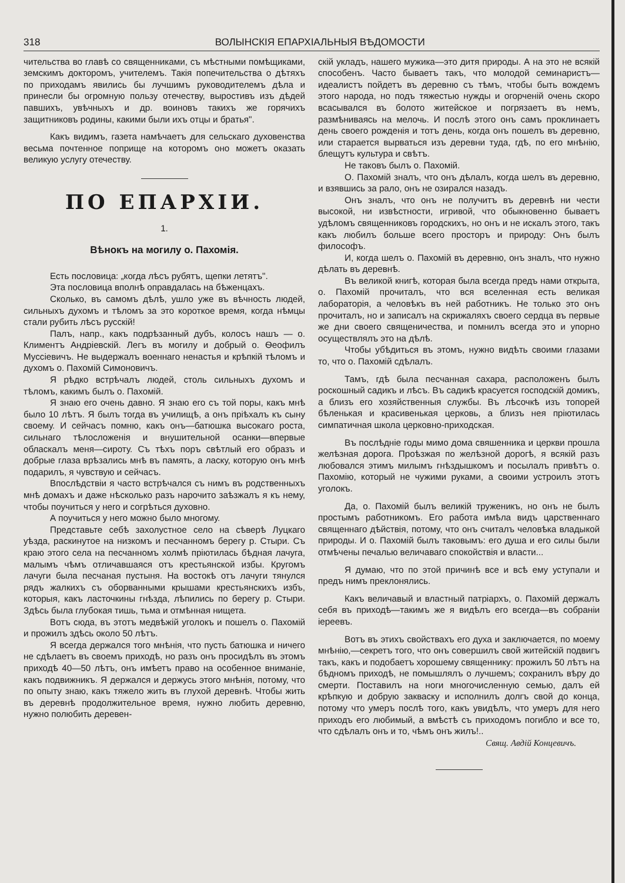318 ВОЛЫНСКІЯ ЕПАРХІАЛЬНЫЯ ВѢДОМОСТИ
чительства во главѣ со священниками, съ мѣстными помѣщиками, земскимъ докторомъ, учителемъ. Такія попечительства о дѣтяхъ по приходамъ явились бы лучшимъ руководителемъ дѣла и принесли бы огромную пользу отечеству, выростивъ изъ дѣдей павшихъ, увѣчныхъ и др. воиновъ такихъ же горячихъ защитниковъ родины, какими были ихъ отцы и братья".
Какъ видимъ, газета намѣчаетъ для сельскаго духовенства весьма почтенное поприще на которомъ оно можетъ оказать великую услугу отечеству.
ПО ЕПАРХІИ.
1.
Вѣнокъ на могилу о. Пахомія.
Есть пословица: „когда лѣсъ рубятъ, щепки летятъ".
Эта пословица вполнѣ оправдалась на бѣженцахъ.
Сколько, въ самомъ дѣлѣ, ушло уже въ вѣчность людей, сильныхъ духомъ и тѣломъ за это короткое время, когда нѣмцы стали рубить лѣсъ русскій!
Палъ, напр., какъ подрѣзанный дубъ, колосъ нашъ — о. Климентъ Андріевскій. Легъ въ могилу и добрый о. Ѳеофилъ Муссіевичъ. Не выдержалъ военнаго ненастья и крѣпкій тѣломъ и духомъ о. Пахомій Симоновичъ.
Я рѣдко встрѣчалъ людей, столь сильныхъ духомъ и тѣломъ, какимъ былъ о. Пахомій.
Я знаю его очень давно. Я знаю его съ той поры, какъ мнѣ было 10 лѣтъ. Я былъ тогда въ училищѣ, а онъ пріѣхалъ къ сыну своему. И сейчасъ помню, какъ онъ—батюшка высокаго роста, сильнаго тѣлосложенія и внушительной осанки—впервые обласкалъ меня—сироту. Съ тѣхъ поръ свѣтлый его образъ и добрые глаза врѣзались мнѣ въ память, а ласку, которую онъ мнѣ подарилъ, я чувствую и сейчасъ.
Впослѣдствіи я часто встрѣчался съ нимъ въ родственныхъ мнѣ домахъ и даже нѣсколько разъ нарочито заѣзжалъ я къ нему, чтобы поучиться у него и согрѣться духовно.
А поучиться у него можно было многому.
Представьте себѣ захолустное село на сѣверѣ Луцкаго уѣзда, раскинутое на низкомъ и песчанномъ берегу р. Стыри. Съ краю этого села на песчанномъ холмѣ пріютилась бѣдная лачуга, малымъ чѣмъ отличавшаяся отъ крестьянской избы. Кругомъ лачуги была песчаная пустыня. На востокѣ отъ лачуги тянулся рядъ жалкихъ съ оборванными крышами крестьянскихъ избъ, которыя, какъ ласточкины гнѣзда, лѣпились по берегу р. Стыри. Здѣсь была глубокая тишь, тьма и отмѣнная нищета.
Вотъ сюда, въ этотъ медвѣжій уголокъ и пошелъ о. Пахомій и прожилъ здѣсь около 50 лѣтъ.
Я всегда держался того мнѣнія, что пусть батюшка и ничего не сдѣлаетъ въ своемъ приходѣ, но разъ онъ просидѣлъ въ этомъ приходѣ 40—50 лѣтъ, онъ имѣетъ право на особенное вниманіе, какъ подвижникъ. Я держался и держусь этого мнѣнія, потому, что по опыту знаю, какъ тяжело жить въ глухой деревнѣ. Чтобы жить въ деревнѣ продолжительное время, нужно любить деревню, нужно полюбить деревен-
скій укладъ, нашего мужика—это дитя природы. А на это не всякій способенъ. Часто бываетъ такъ, что молодой семинаристъ—идеалистъ пойдетъ въ деревню съ тѣмъ, чтобы быть вождемъ этого народа, но подъ тяжестью нужды и огорченій очень скоро всасывался въ болото житейское и погрязаетъ въ немъ, размѣниваясь на мелочь. И послѣ этого онъ самъ проклинаетъ день своего рожденія и тотъ день, когда онъ пошелъ въ деревню, или старается вырваться изъ деревни туда, гдѣ, по его мнѣнію, блещутъ культура и свѣтъ.
Не таковъ былъ о. Пахомій.
О. Пахомій зналъ, что онъ дѣлалъ, когда шелъ въ деревню, и взявшись за рало, онъ не озирался назадъ.
Онъ зналъ, что онъ не получитъ въ деревнѣ ни чести высокой, ни извѣстности, игривой, что обыкновенно бываетъ удѣломъ священниковъ городскихъ, но онъ и не искалъ этого, такъ какъ любилъ больше всего просторъ и природу: Онъ былъ философъ.
И, когда шелъ о. Пахомій въ деревню, онъ зналъ, что нужно дѣлать въ деревнѣ.
Въ великой книгѣ, которая была всегда предъ нами открыта, о. Пахомій прочиталъ, что вся вселенная есть великая лабораторія, а человѣкъ въ ней работникъ. Не только это онъ прочиталъ, но и записалъ на скрижаляхъ своего сердца въ первые же дни своего священичества, и помнилъ всегда это и упорно осуществлялъ это на дѣлѣ.
Чтобы убѣдиться въ этомъ, нужно видѣть своими глазами то, что о. Пахомій сдѣлалъ.
Тамъ, гдѣ была песчанная сахара, расположенъ былъ роскошный садикъ и лѣсъ. Въ садикѣ красуется господскій домикъ, а близъ его хозяйственныя службы. Въ лѣсочкѣ изъ топорей бѣленькая и красивенькая церковь, а близъ нея пріютилась симпатичная школа церковно-приходская.
Въ послѣдніе годы мимо дома свяшенника и церкви прошла желѣзная дорога. Проѣзжая по желѣзной дорогѣ, я всякій разъ любовался этимъ милымъ гнѣздышкомъ и посылалъ привѣтъ о. Пахомію, который не чужими руками, а своими устроилъ этотъ уголокъ.
Да, о. Пахомій былъ великій труженикъ, но онъ не былъ простымъ работникомъ. Его работа имѣла видъ царственнаго священнаго дѣйствія, потому, что онъ считалъ человѣка владыкой природы. И о. Пахомій былъ таковымъ: его душа и его силы были отмѣчены печалью величаваго спокойствія и власти...
Я думаю, что по этой причинѣ все и всѣ ему уступали и предъ нимъ преклонялись.
Какъ величавый и властный патріархъ, о. Пахомій держалъ себя въ приходѣ—такимъ же я видѣлъ его всегда—въ собраніи іереевъ.
Вотъ въ этихъ свойствахъ его духа и заключается, по моему мнѣнію,—секретъ того, что онъ совершилъ свой житейскій подвигъ такъ, какъ и подобаетъ хорошему священнику: прожилъ 50 лѣтъ на бѣдномъ приходѣ, не помышлялъ о лучшемъ; сохранилъ вѣру до смерти. Поставилъ на ноги многочисленную семью, далъ ей крѣпкую и добрую закваску и исполнилъ долгъ свой до конца, потому что умеръ послѣ того, какъ увидѣлъ, что умеръ для него приходъ его любимый, а вмѣстѣ съ приходомъ погибло и все то, что сдѣлалъ онъ и то, чѣмъ онъ жилъ!..
Свящ. Авдій Концевичъ.